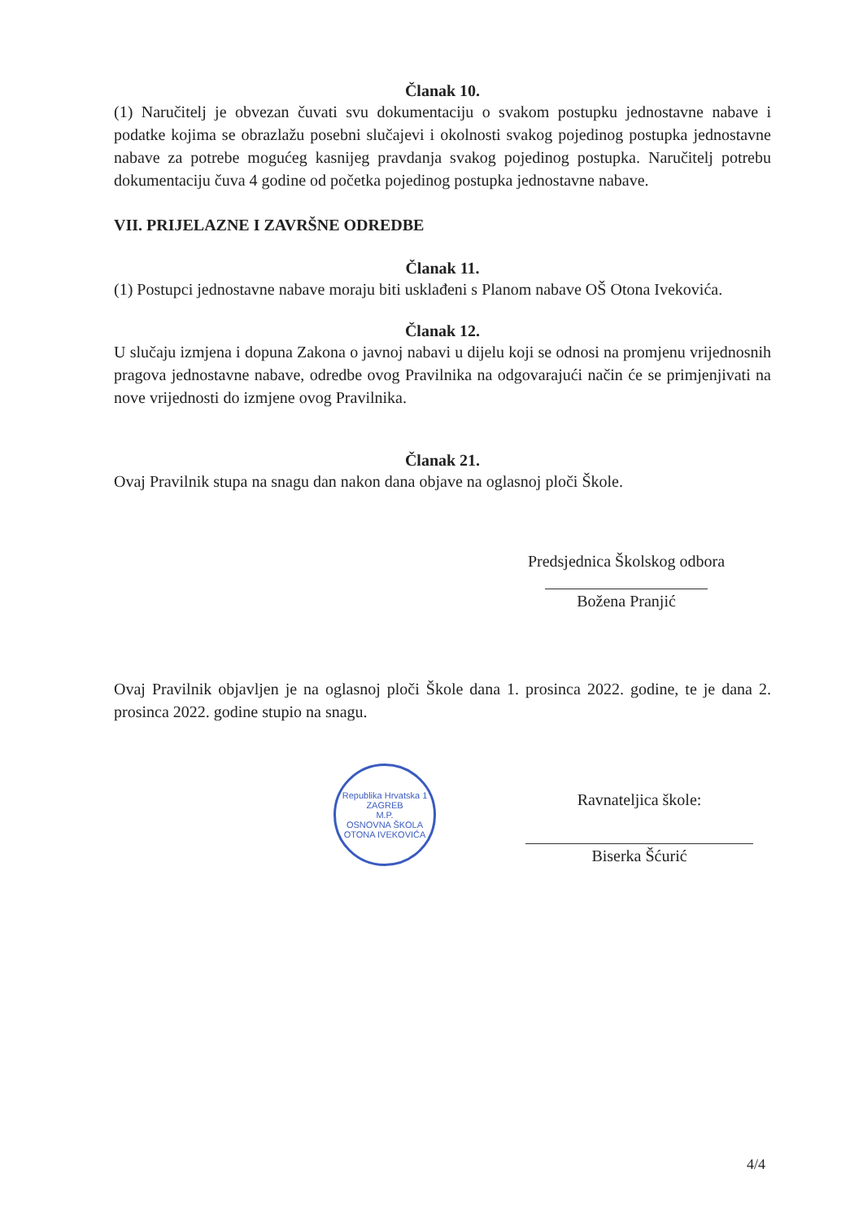Članak 10.
(1) Naručitelj je obvezan čuvati svu dokumentaciju o svakom postupku jednostavne nabave i podatke kojima se obrazlažu posebni slučajevi i okolnosti svakog pojedinog postupka jednostavne nabave za potrebe mogućeg kasnijeg pravdanja svakog pojedinog postupka. Naručitelj potrebu dokumentaciju čuva 4 godine od početka pojedinog postupka jednostavne nabave.
VII. PRIJELAZNE I ZAVRŠNE ODREDBE
Članak 11.
(1) Postupci jednostavne nabave moraju biti usklađeni s Planom nabave OŠ Otona Ivekovića.
Članak 12.
U slučaju izmjena i dopuna Zakona o javnoj nabavi u dijelu koji se odnosi na promjenu vrijednosnih pragova jednostavne nabave, odredbe ovog Pravilnika na odgovarajući način će se primjenjivati na nove vrijednosti do izmjene ovog Pravilnika.
Članak 21.
Ovaj Pravilnik stupa na snagu dan nakon dana objave na oglasnoj ploči Škole.
Predsjednica Školskog odbora
Božena Pranjić
Ovaj Pravilnik objavljen je na oglasnoj ploči Škole dana 1. prosinca 2022. godine, te je dana 2. prosinca 2022. godine stupio na snagu.
Republika Hrvatska 1
ZAGREB
M.P.
OSNOVNA ŠKOLA OTONA IVEKOVIĆA
Ravnateljica škole:
Biserka Šćurić
4/4